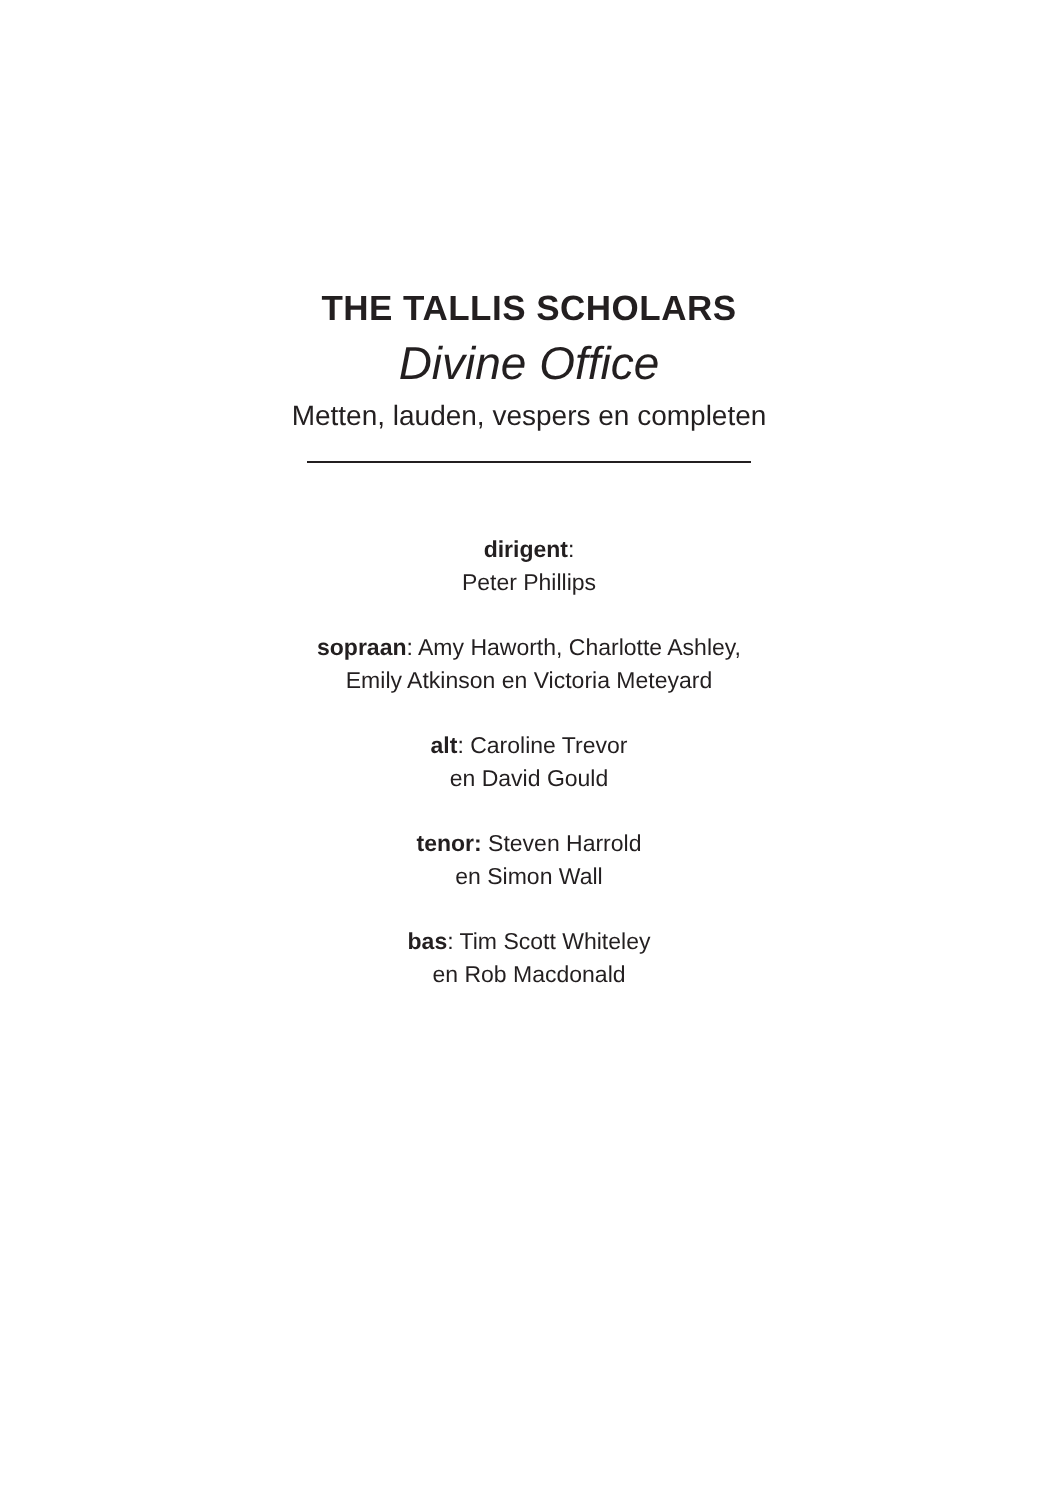THE TALLIS SCHOLARS
Divine Office
Metten, lauden, vespers en completen
dirigent:
Peter Phillips
sopraan: Amy Haworth, Charlotte Ashley,
Emily Atkinson en Victoria Meteyard
alt: Caroline Trevor
en David Gould
tenor: Steven Harrold
en Simon Wall
bas: Tim Scott Whiteley
en Rob Macdonald